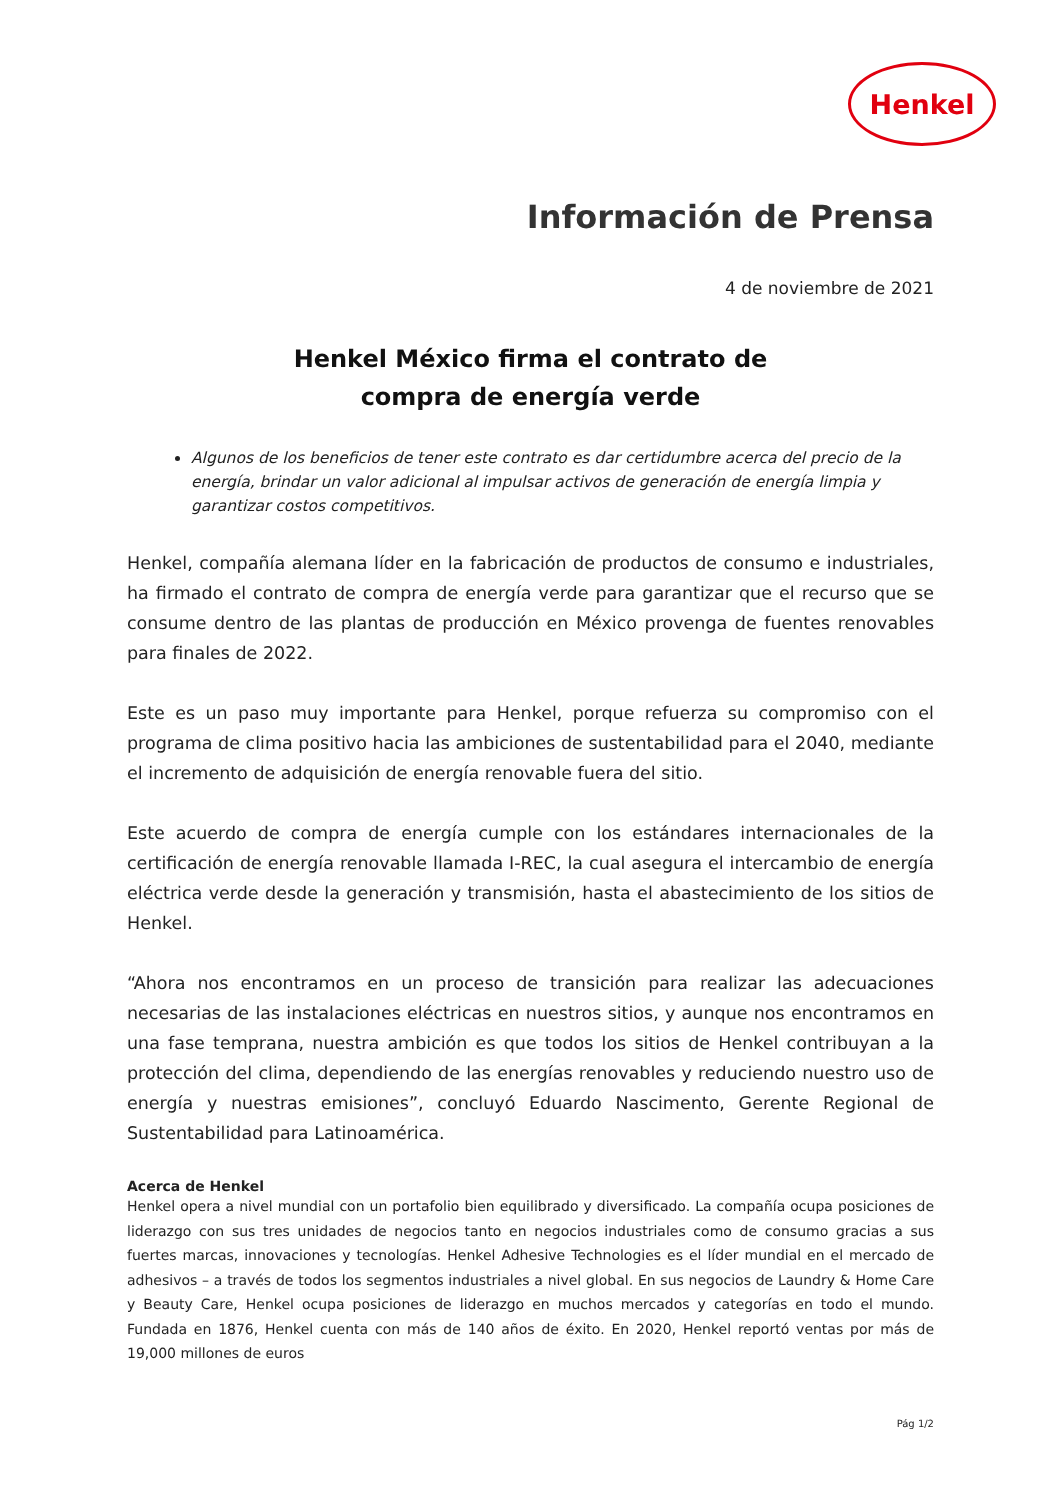Henkel
Información de Prensa
4 de noviembre de 2021
Henkel México firma el contrato de
compra de energía verde
Algunos de los beneficios de tener este contrato es dar certidumbre acerca del precio de la energía, brindar un valor adicional al impulsar activos de generación de energía limpia y garantizar costos competitivos.
Henkel, compañía alemana líder en la fabricación de productos de consumo e industriales, ha firmado el contrato de compra de energía verde para garantizar que el recurso que se consume dentro de las plantas de producción en México provenga de fuentes renovables para finales de 2022.
Este es un paso muy importante para Henkel, porque refuerza su compromiso con el programa de clima positivo hacia las ambiciones de sustentabilidad para el 2040, mediante el incremento de adquisición de energía renovable fuera del sitio.
Este acuerdo de compra de energía cumple con los estándares internacionales de la certificación de energía renovable llamada I-REC, la cual asegura el intercambio de energía eléctrica verde desde la generación y transmisión, hasta el abastecimiento de los sitios de Henkel.
“Ahora nos encontramos en un proceso de transición para realizar las adecuaciones necesarias de las instalaciones eléctricas en nuestros sitios, y aunque nos encontramos en una fase temprana, nuestra ambición es que todos los sitios de Henkel contribuyan a la protección del clima, dependiendo de las energías renovables y reduciendo nuestro uso de energía y nuestras emisiones”, concluyó Eduardo Nascimento, Gerente Regional de Sustentabilidad para Latinoamérica.
Acerca de Henkel
Henkel opera a nivel mundial con un portafolio bien equilibrado y diversificado. La compañía ocupa posiciones de liderazgo con sus tres unidades de negocios tanto en negocios industriales como de consumo gracias a sus fuertes marcas, innovaciones y tecnologías. Henkel Adhesive Technologies es el líder mundial en el mercado de adhesivos – a través de todos los segmentos industriales a nivel global. En sus negocios de Laundry & Home Care y Beauty Care, Henkel ocupa posiciones de liderazgo en muchos mercados y categorías en todo el mundo. Fundada en 1876, Henkel cuenta con más de 140 años de éxito. En 2020, Henkel reportó ventas por más de 19,000 millones de euros
Pág 1/2